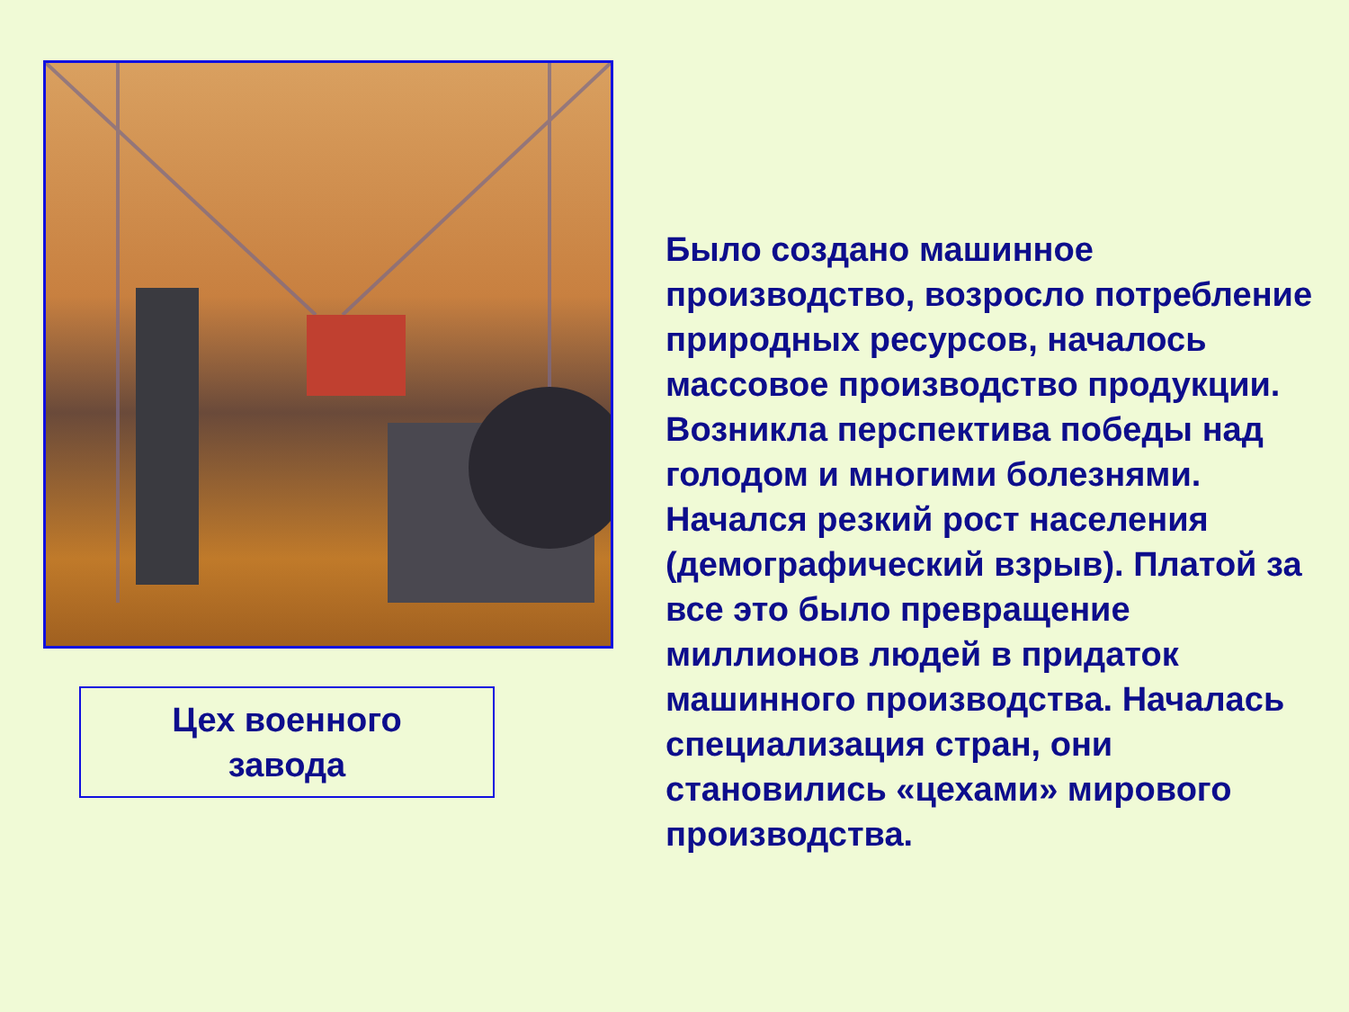Цех военного
завода
Было создано машинное производство, возросло потребление природных ресурсов, началось массовое производство продукции. Возникла перспектива победы над голодом и многими болезнями. Начался резкий рост населения (демографический взрыв). Платой за все это было превращение миллионов людей в придаток машинного производства. Началась специализация стран, они становились «цехами» мирового производства.